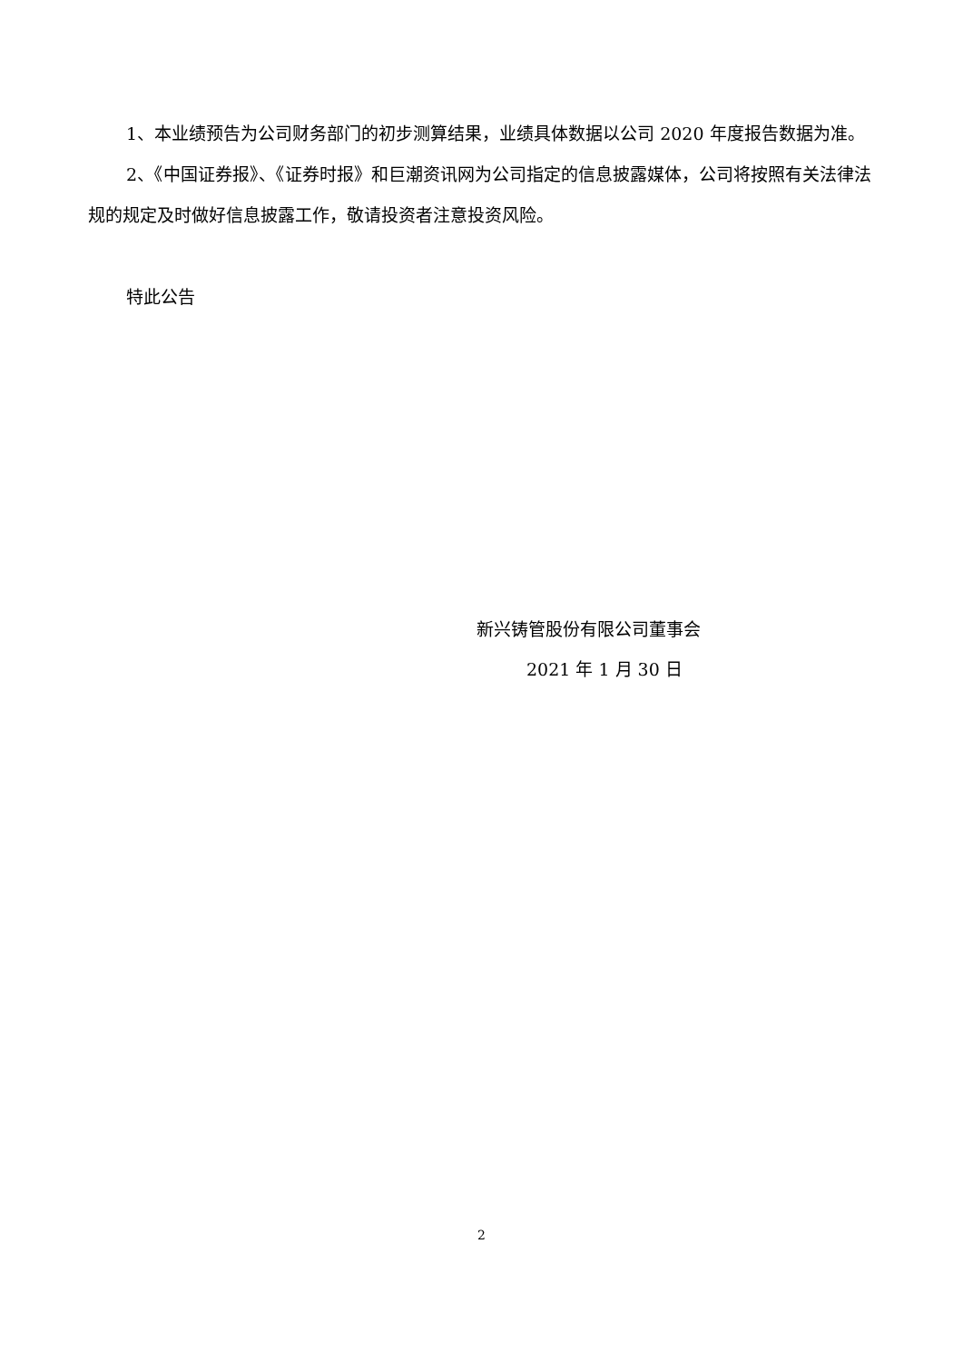1、本业绩预告为公司财务部门的初步测算结果，业绩具体数据以公司 2020 年度报告数据为准。
2、《中国证券报》、《证券时报》和巨潮资讯网为公司指定的信息披露媒体，公司将按照有关法律法规的规定及时做好信息披露工作，敬请投资者注意投资风险。
特此公告
新兴铸管股份有限公司董事会
2021 年 1 月 30 日
2